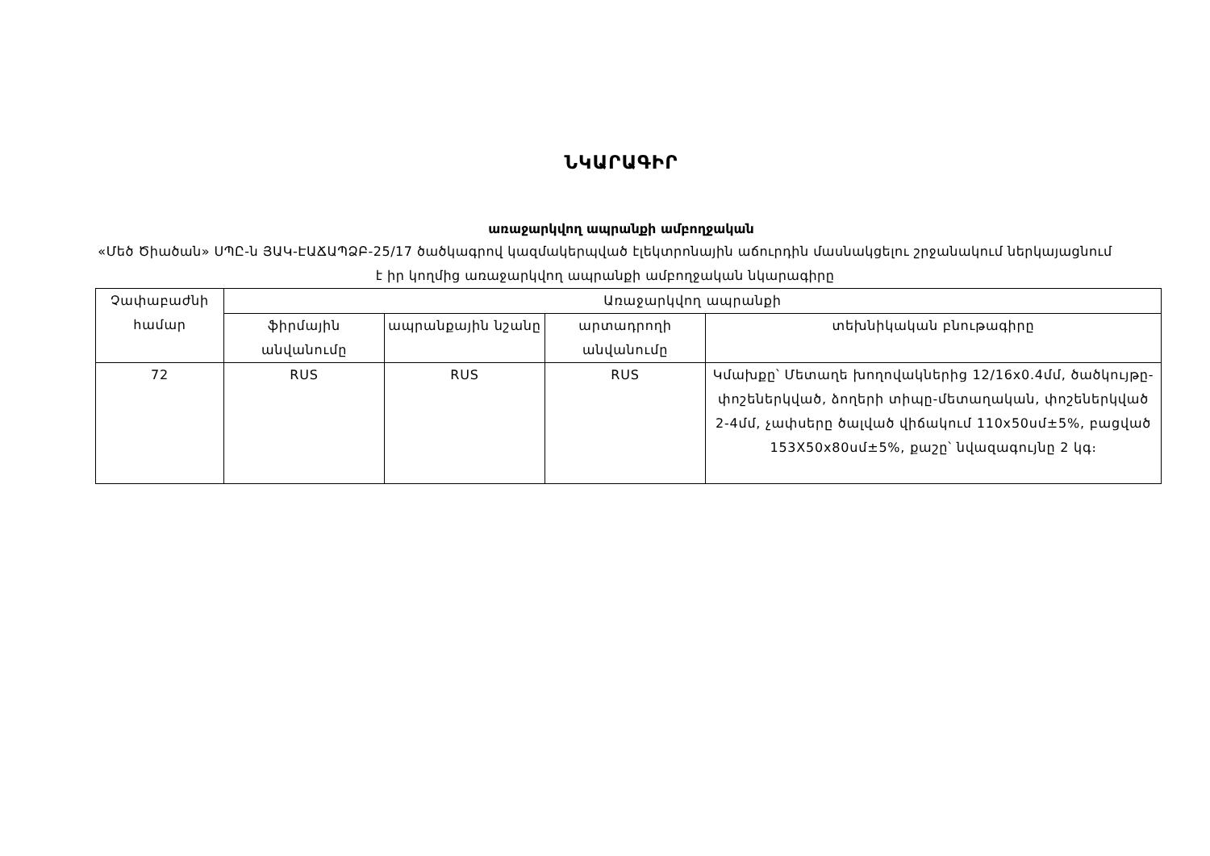ՆԿԱՐԱԳԻՐ
առաջարկվող ապրանքի ամբողջական
«Մեծ Ծիածան» ՍՊԸ-ն ՅԱԿ-ԷԱՃԱՊՁԲ-25/17 ծածկագրով կազմակերպված էլեկտրոնային աճուրդին մասնակցելու շրջանակում ներկայացնում է իր կողմից առաջարկվող ապրանքի ամբողջական նկարագիրը
| Չափաբաժնի համար | Առաջարկվող ապրանքի | | | |
| --- | --- | --- | --- | --- |
| | ֆիրմային անվանումը | ապրանքային նշանը | արտադրողի անվանումը | տեխնիկական բնութագիրը |
| 72 | RUS | RUS | RUS | Կմախքը՝ Մետաղե խողովակներից 12/16x0.4մմ, ծածկույթը-փոշեներկված, ձողերի տիպը-մետաղական, փոշեներկված 2-4մմ, չափսերը ծալված վիճակում 110x50սմ±5%, բացված 153X50x80սմ±5%, քաշը՝ նվազագույնը 2 կգ։ |